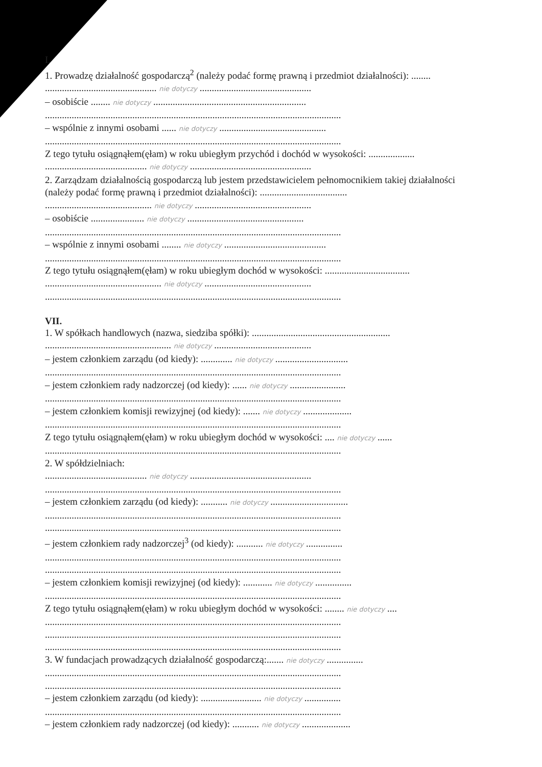I.
1. Prowadzę działalność gospodarczą<sup>2</sup> (należy podać formę prawną i przedmiot działalności): ........
.............................................. nie dotyczy ..............................................
– osobiście ........ nie dotyczy ...............................................................
..........................................................................................................................
– wspólnie z innymi osobami ...... nie dotyczy ............................................
..........................................................................................................................
Z tego tytułu osiągnąłem(ęłam) w roku ubiegłym przychód i dochód w wysokości: ...................
.......................................... nie dotyczy ..................................................
2. Zarządzam działalnością gospodarczą lub jestem przedstawicielem pełnomocnikiem takiej działalności (należy podać formę prawną i przedmiot działalności): ....................................
............................................ nie dotyczy ................................................
– osobiście ...................... nie dotyczy ................................................
..........................................................................................................................
– wspólnie z innymi osobami ........ nie dotyczy ..........................................
..........................................................................................................................
Z tego tytułu osiągnąłem(ęłam) w roku ubiegłym dochód w wysokości: ...................................
................................................ nie dotyczy ............................................
..........................................................................................................................
VII.
1. W spółkach handlowych (nazwa, siedziba spółki): .........................................................
.................................................... nie dotyczy ........................................
– jestem członkiem zarządu (od kiedy): ............. nie dotyczy ..............................
..........................................................................................................................
– jestem członkiem rady nadzorczej (od kiedy): ...... nie dotyczy .......................
..........................................................................................................................
– jestem członkiem komisji rewizyjnej (od kiedy): ....... nie dotyczy ....................
..........................................................................................................................
Z tego tytułu osiągnąłem(ęłam) w roku ubiegłym dochód w wysokości: .... nie dotyczy ......
..........................................................................................................................
2. W spółdzielniach:
.......................................... nie dotyczy ..................................................
..........................................................................................................................
– jestem członkiem zarządu (od kiedy): ........... nie dotyczy ................................
..........................................................................................................................
..........................................................................................................................
– jestem członkiem rady nadzorczej<sup>3</sup> (od kiedy): ........... nie dotyczy ...............
..........................................................................................................................
..........................................................................................................................
– jestem członkiem komisji rewizyjnej (od kiedy): ............ nie dotyczy ...............
..........................................................................................................................
Z tego tytułu osiągnąłem(ęłam) w roku ubiegłym dochód w wysokości: ........ nie dotyczy ....
..........................................................................................................................
..........................................................................................................................
..........................................................................................................................
3. W fundacjach prowadzących działalność gospodarczą:....... nie dotyczy ...............
..........................................................................................................................
..........................................................................................................................
– jestem członkiem zarządu (od kiedy): ......................... nie dotyczy ...............
..........................................................................................................................
– jestem członkiem rady nadzorczej (od kiedy): ........... nie dotyczy ....................